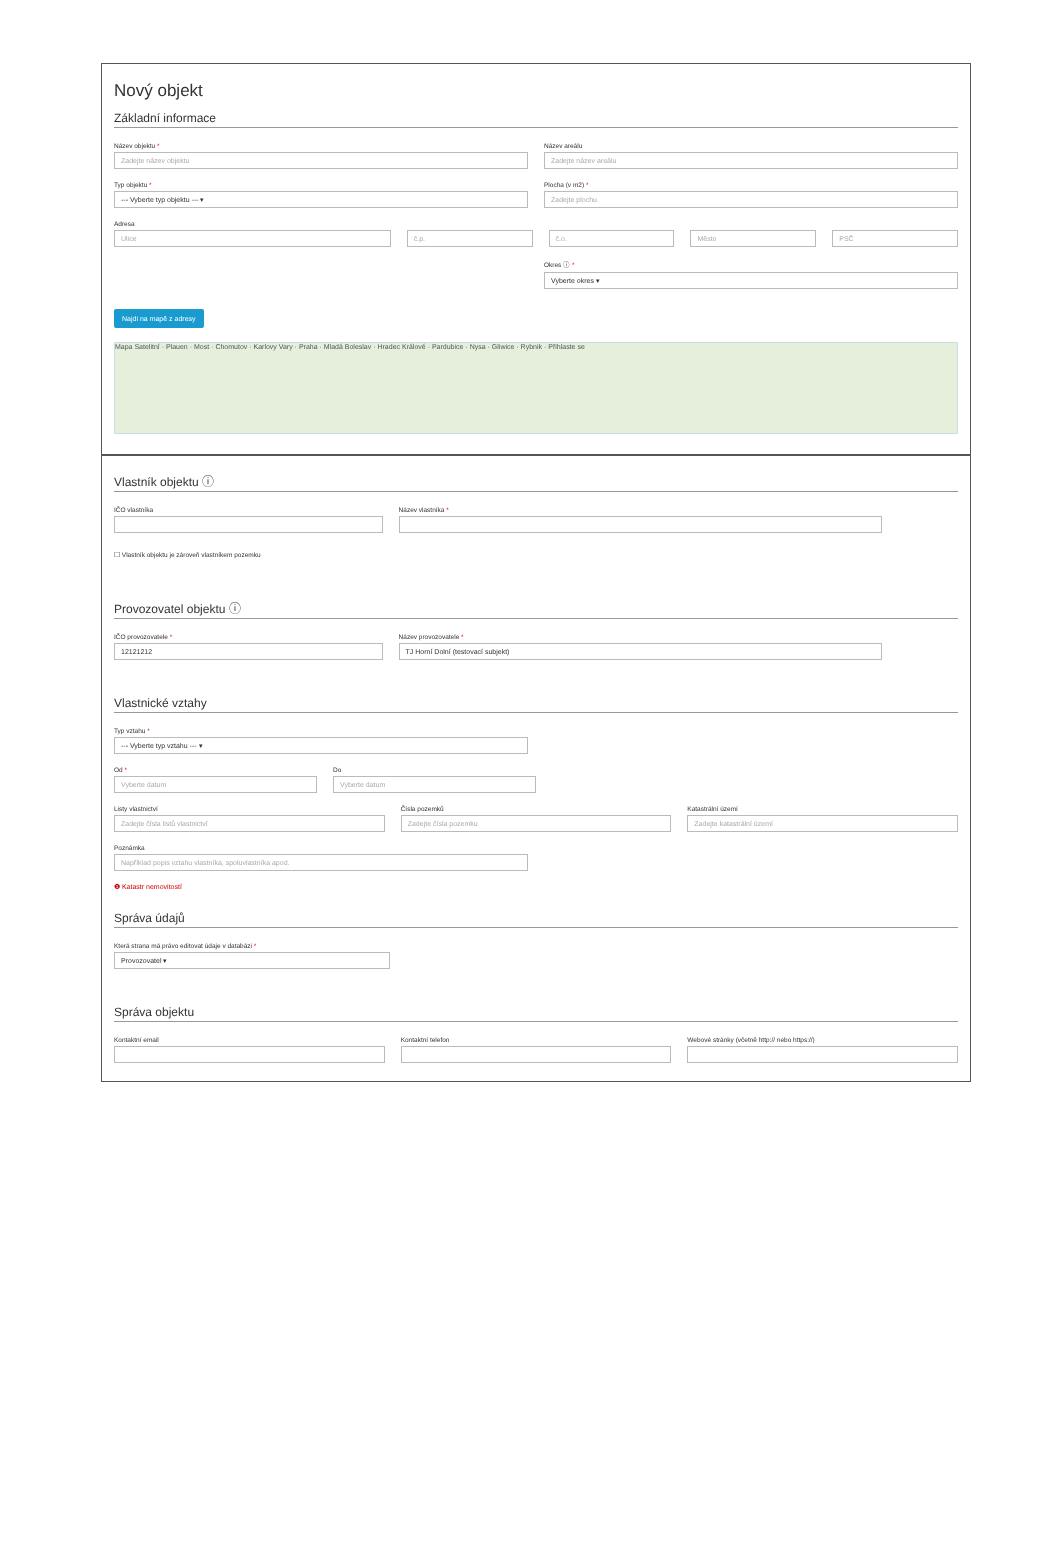Nový objekt
Základní informace
Název objektu *
Zadejte název objektu
Název areálu
Zadejte název areálu
Typ objektu *
--- Vyberte typ objektu --- ▾
Plocha (v m2) *
Zadejte plochu
Adresa
Ulice
č.p. č.o. Město PSČ
Okres ⓘ *
Vyberte okres ▾
Najdi na mapě z adresy
Mapa Satelitní · Plauen · Most · Chomutov · Karlovy Vary · Praha · Mladá Boleslav · Hradec Králové · Pardubice · Nysa · Gliwice · Rybnik · Přihlaste se
Vlastník objektu ⓘ
IČO vlastníka Název vlastníka *
☐ Vlastník objektu je zároveň vlastníkem pozemku
Provozovatel objektu ⓘ
IČO provozovatele *
12121212
Název provozovatele *
TJ Horní Dolní (testovací subjekt)
Vlastnické vztahy
Typ vztahu *
--- Vyberte typ vztahu --- ▾
Od *
Vyberte datum
Do
Vyberte datum
Listy vlastnictví
Zadejte čísla listů vlastnictví
Čísla pozemků
Zadejte čísla pozemku
Katastrální území
Zadejte katastrální území
Poznámka
Například popis vztahu vlastníka, spoluvlastníka apod.
❶ Katastr nemovitostí
Správa údajů
Která strana má právo editovat údaje v databázi *
Provozovatel ▾
Správa objektu
Kontaktní email Kontaktní telefon Webové stránky (včetně http:// nebo https://)